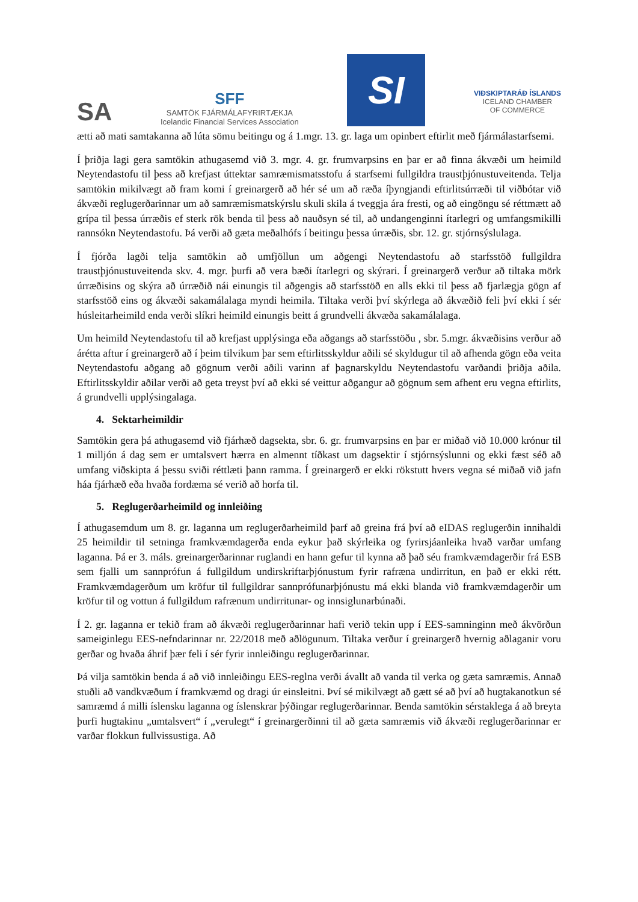SA
SFF
SAMTÖK FJÁRMÁLAFYRIRTÆKJA
Icelandic Financial Services Association
SI
VIÐSKIPTARÁÐ ÍSLANDS
ICELAND CHAMBER
OF COMMERCE
ætti að mati samtakanna að lúta sömu beitingu og á 1.mgr. 13. gr. laga um opinbert eftirlit með fjármálastarfsemi.
Í þriðja lagi gera samtökin athugasemd við 3. mgr. 4. gr. frumvarpsins en þar er að finna ákvæði um heimild Neytendastofu til þess að krefjast úttektar samræmismatsstofu á starfsemi fullgildra traustþjónustuveitenda. Telja samtökin mikilvægt að fram komi í greinargerð að hér sé um að ræða íþyngjandi eftirlitsúrræði til viðbótar við ákvæði reglugerðarinnar um að samræmismatskýrslu skuli skila á tveggja ára fresti, og að eingöngu sé réttmætt að grípa til þessa úrræðis ef sterk rök benda til þess að nauðsyn sé til, að undangenginni ítarlegri og umfangsmikilli rannsókn Neytendastofu. Þá verði að gæta meðalhófs í beitingu þessa úrræðis, sbr. 12. gr. stjórnsýslulaga.
Í fjórða lagði telja samtökin að umfjöllun um aðgengi Neytendastofu að starfsstöð fullgildra traustþjónustuveitenda skv. 4. mgr. þurfi að vera bæði ítarlegri og skýrari. Í greinargerð verður að tiltaka mörk úrræðisins og skýra að úrræðið nái einungis til aðgengis að starfsstöð en alls ekki til þess að fjarlægja gögn af starfsstöð eins og ákvæði sakamálalaga myndi heimila. Tiltaka verði því skýrlega að ákvæðið feli því ekki í sér húsleitarheimild enda verði slíkri heimild einungis beitt á grundvelli ákvæða sakamálalaga.
Um heimild Neytendastofu til að krefjast upplýsinga eða aðgangs að starfsstöðu , sbr. 5.mgr. ákvæðisins verður að árétta aftur í greinargerð að í þeim tilvikum þar sem eftirlitsskyldur aðili sé skyldugur til að afhenda gögn eða veita Neytendastofu aðgang að gögnum verði aðili varinn af þagnarskyldu Neytendastofu varðandi þriðja aðila. Eftirlitsskyldir aðilar verði að geta treyst því að ekki sé veittur aðgangur að gögnum sem afhent eru vegna eftirlits, á grundvelli upplýsingalaga.
4. Sektarheimildir
Samtökin gera þá athugasemd við fjárhæð dagsekta, sbr. 6. gr. frumvarpsins en þar er miðað við 10.000 krónur til 1 milljón á dag sem er umtalsvert hærra en almennt tíðkast um dagsektir í stjórnsýslunni og ekki fæst séð að umfang viðskipta á þessu sviði réttlæti þann ramma. Í greinargerð er ekki rökstutt hvers vegna sé miðað við jafn háa fjárhæð eða hvaða fordæma sé verið að horfa til.
5. Reglugerðarheimild og innleiðing
Í athugasemdum um 8. gr. laganna um reglugerðarheimild þarf að greina frá því að eIDAS reglugerðin innihaldi 25 heimildir til setninga framkvæmdagerða enda eykur það skýrleika og fyrirsjáanleika hvað varðar umfang laganna. Þá er 3. máls. greinargerðarinnar ruglandi en hann gefur til kynna að það séu framkvæmdagerðir frá ESB sem fjalli um sannprófun á fullgildum undirskriftarþjónustum fyrir rafræna undirritun, en það er ekki rétt. Framkvæmdagerðum um kröfur til fullgildrar sannprófunarþjónustu má ekki blanda við framkvæmdagerðir um kröfur til og vottun á fullgildum rafrænum undirritunar- og innsiglunarbúnaði.
Í 2. gr. laganna er tekið fram að ákvæði reglugerðarinnar hafi verið tekin upp í EES-samninginn með ákvörðun sameiginlegu EES-nefndarinnar nr. 22/2018 með aðlögunum. Tiltaka verður í greinargerð hvernig aðlaganir voru gerðar og hvaða áhrif þær feli í sér fyrir innleiðingu reglugerðarinnar.
Þá vilja samtökin benda á að við innleiðingu EES-reglna verði ávallt að vanda til verka og gæta samræmis. Annað stuðli að vandkvæðum í framkvæmd og dragi úr einsleitni. Því sé mikilvægt að gætt sé að því að hugtakanotkun sé samræmd á milli íslensku laganna og íslenskrar þýðingar reglugerðarinnar. Benda samtökin sérstaklega á að breyta þurfi hugtakinu „umtalsvert“ í „verulegt“ í greinargerðinni til að gæta samræmis við ákvæði reglugerðarinnar er varðar flokkun fullvissustiga. Að